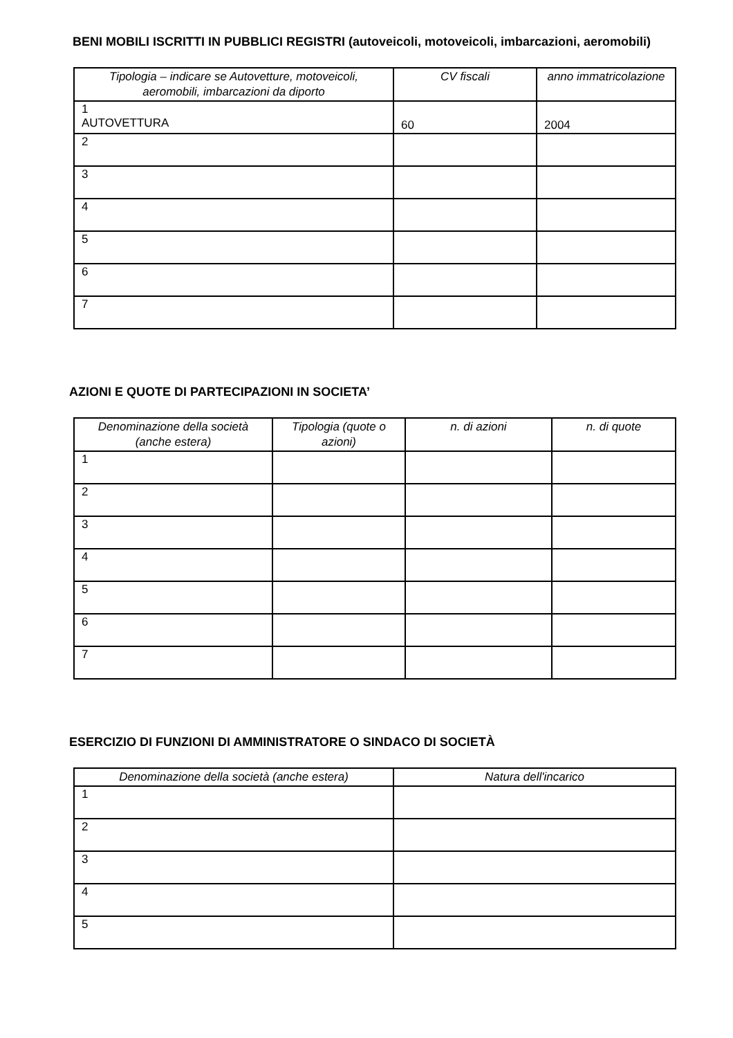BENI MOBILI ISCRITTI IN PUBBLICI REGISTRI (autoveicoli, motoveicoli, imbarcazioni, aeromobili)
| Tipologia – indicare se Autovetture, motoveicoli, aeromobili, imbarcazioni da diporto | CV fiscali | anno immatricolazione |
| --- | --- | --- |
| 1 AUTOVETTURA | 60 | 2004 |
| 2 | | |
| 3 | | |
| 4 | | |
| 5 | | |
| 6 | | |
| 7 | | |
AZIONI E QUOTE DI PARTECIPAZIONI IN SOCIETA’
| Denominazione della società (anche estera) | Tipologia (quote o azioni) | n. di azioni | n. di quote |
| --- | --- | --- | --- |
| 1 | | | |
| 2 | | | |
| 3 | | | |
| 4 | | | |
| 5 | | | |
| 6 | | | |
| 7 | | | |
ESERCIZIO DI FUNZIONI DI AMMINISTRATORE O SINDACO DI SOCIETÀ
| Denominazione della società (anche estera) | Natura dell'incarico |
| --- | --- |
| 1 | |
| 2 | |
| 3 | |
| 4 | |
| 5 | |